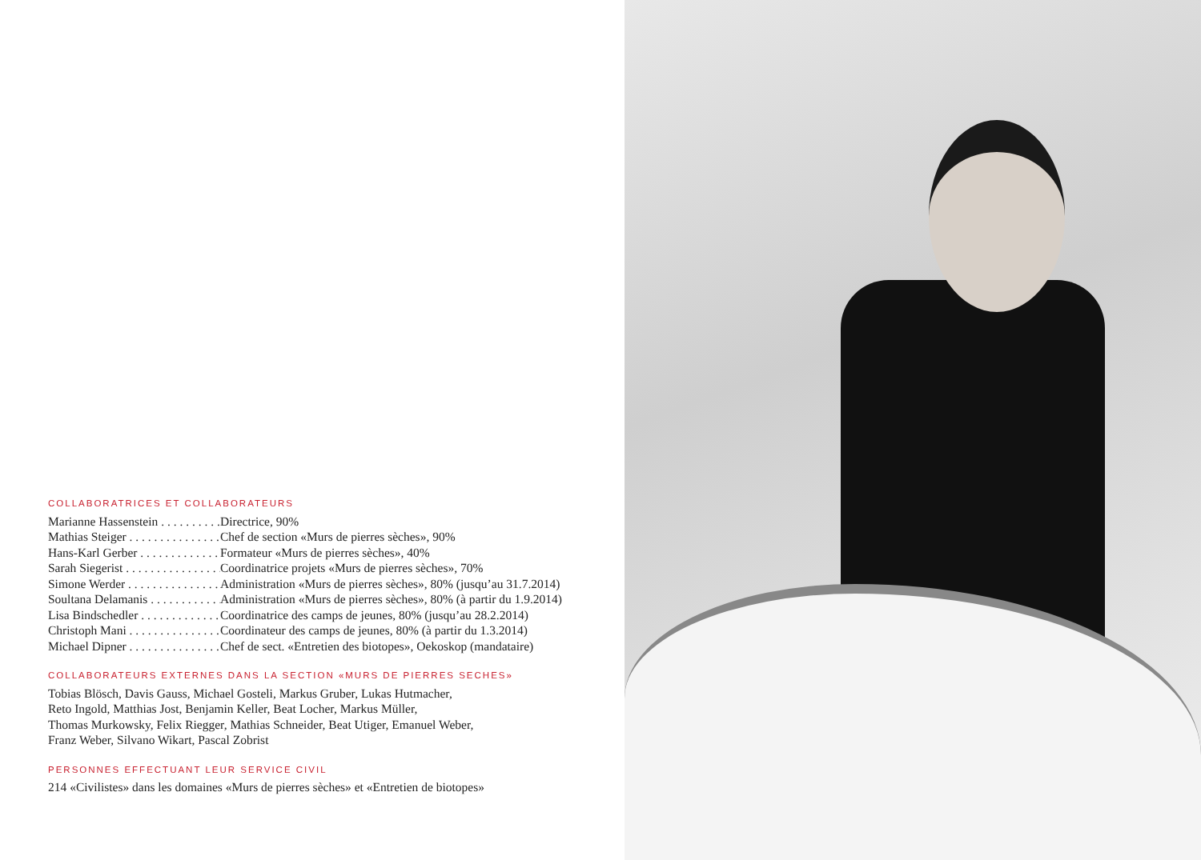COLLABORATRICES ET COLLABORATEURS
Marianne Hassenstein . . . . . . . . . . . . . Directrice, 90%
Mathias Steiger . . . . . . . . . . . . . . . . . Chef de section «Murs de pierres sèches», 90%
Hans-Karl Gerber . . . . . . . . . . . . . . . Formateur «Murs de pierres sèches», 40%
Sarah Siegerist . . . . . . . . . . . . . . . . . Coordinatrice projets «Murs de pierres sèches», 70%
Simone Werder . . . . . . . . . . . . . . . . . Administration «Murs de pierres sèches», 80% (jusqu’au 31.7.2014)
Soultana Delamanis . . . . . . . . . . . . . Administration «Murs de pierres sèches», 80% (à partir du 1.9.2014)
Lisa Bindschedler . . . . . . . . . . . . . . . Coordinatrice des camps de jeunes, 80% (jusqu’au 28.2.2014)
Christoph Mani . . . . . . . . . . . . . . . . . Coordinateur des camps de jeunes, 80% (à partir du 1.3.2014)
Michael Dipner . . . . . . . . . . . . . . . . . Chef de sect. «Entretien des biotopes», Oekoskop (mandataire)
COLLABORATEURS EXTERNES DANS LA SECTION «MURS DE PIERRES SECHES»
Tobias Blösch, Davis Gauss, Michael Gosteli, Markus Gruber, Lukas Hutmacher,
Reto Ingold, Matthias Jost, Benjamin Keller, Beat Locher, Markus Müller,
Thomas Murkowsky, Felix Riegger, Mathias Schneider, Beat Utiger, Emanuel Weber,
Franz Weber, Silvano Wikart, Pascal Zobrist
PERSONNES EFFECTUANT LEUR SERVICE CIVIL
214 «Civilistes» dans les domaines «Murs de pierres sèches» et «Entretien de biotopes»